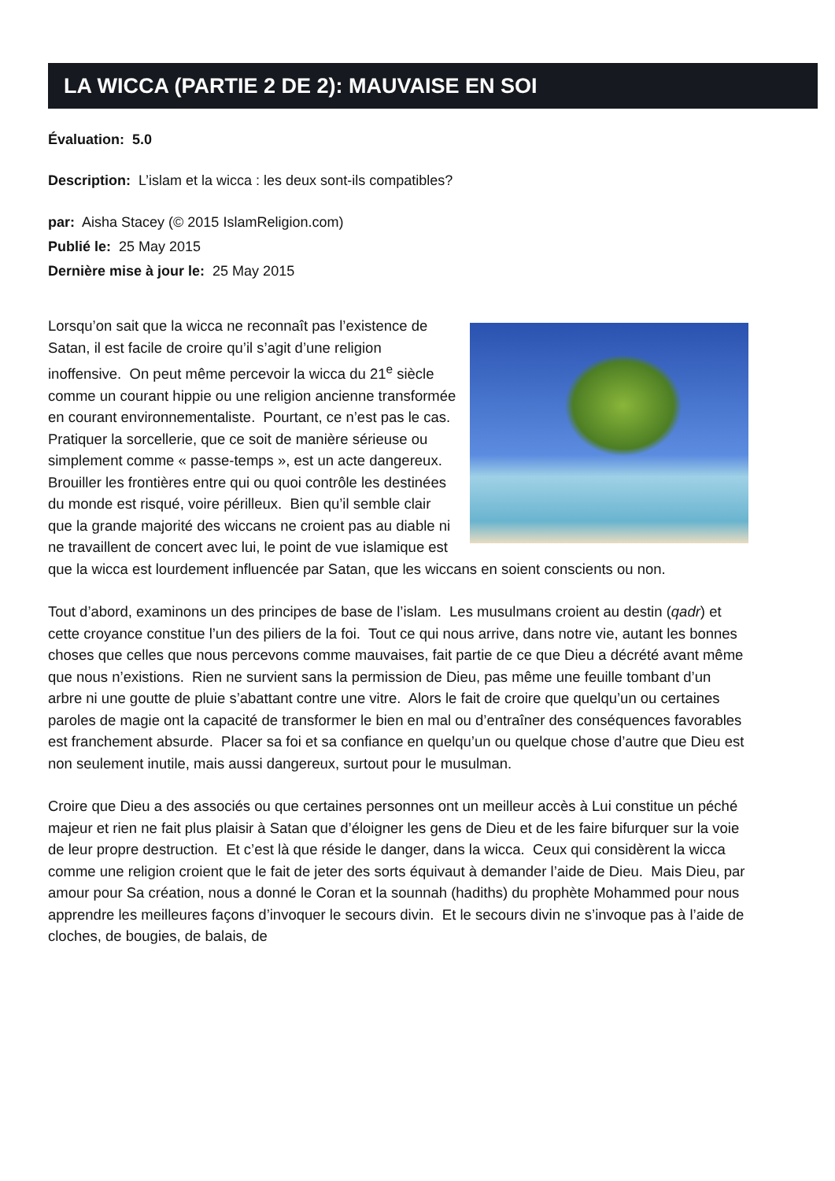LA WICCA (PARTIE 2 DE 2): MAUVAISE EN SOI
Évaluation: 5.0
Description: L’islam et la wicca : les deux sont-ils compatibles?
par: Aisha Stacey (© 2015 IslamReligion.com)
Publié le: 25 May 2015
Dernière mise à jour le: 25 May 2015
Lorsqu’on sait que la wicca ne reconnaît pas l’existence de Satan, il est facile de croire qu’il s’agit d’une religion inoffensive. On peut même percevoir la wicca du 21<sup>e</sup> siècle comme un courant hippie ou une religion ancienne transformée en courant environnementaliste. Pourtant, ce n’est pas le cas. Pratiquer la sorcellerie, que ce soit de manière sérieuse ou simplement comme « passe-temps », est un acte dangereux. Brouiller les frontières entre qui ou quoi contrôle les destinées du monde est risqué, voire périlleux. Bien qu’il semble clair que la grande majorité des wiccans ne croient pas au diable ni ne travaillent de concert avec lui, le point de vue islamique est que la wicca est lourdement influencée par Satan, que les wiccans en soient conscients ou non.
Tout d’abord, examinons un des principes de base de l’islam. Les musulmans croient au destin (qadr) et cette croyance constitue l’un des piliers de la foi. Tout ce qui nous arrive, dans notre vie, autant les bonnes choses que celles que nous percevons comme mauvaises, fait partie de ce que Dieu a décrété avant même que nous n’existions. Rien ne survient sans la permission de Dieu, pas même une feuille tombant d’un arbre ni une goutte de pluie s’abattant contre une vitre. Alors le fait de croire que quelqu’un ou certaines paroles de magie ont la capacité de transformer le bien en mal ou d’entraîner des conséquences favorables est franchement absurde. Placer sa foi et sa confiance en quelqu’un ou quelque chose d’autre que Dieu est non seulement inutile, mais aussi dangereux, surtout pour le musulman.
Croire que Dieu a des associés ou que certaines personnes ont un meilleur accès à Lui constitue un péché majeur et rien ne fait plus plaisir à Satan que d’éloigner les gens de Dieu et de les faire bifurquer sur la voie de leur propre destruction. Et c’est là que réside le danger, dans la wicca. Ceux qui considèrent la wicca comme une religion croient que le fait de jeter des sorts équivaut à demander l’aide de Dieu. Mais Dieu, par amour pour Sa création, nous a donné le Coran et la sounnah (hadiths) du prophète Mohammed pour nous apprendre les meilleures façons d’invoquer le secours divin. Et le secours divin ne s’invoque pas à l’aide de cloches, de bougies, de balais, de